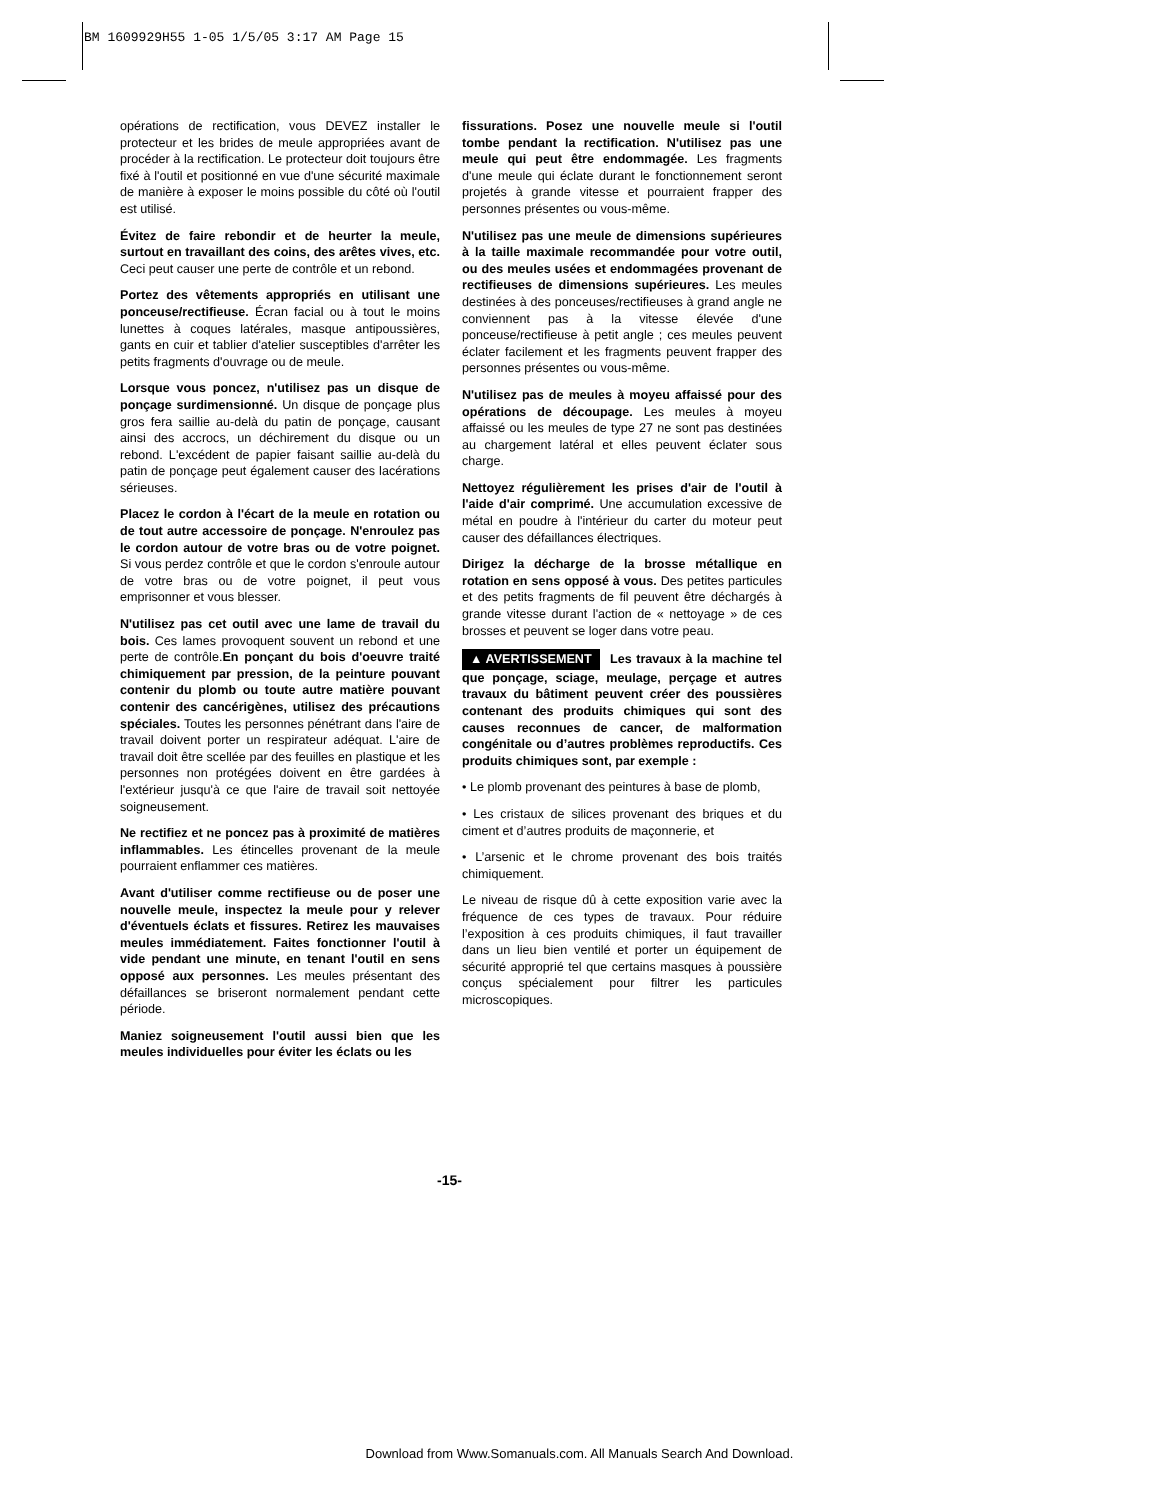BM 1609929H55 1-05 1/5/05 3:17 AM Page 15
opérations de rectification, vous DEVEZ installer le protecteur et les brides de meule appropriées avant de procéder à la rectification. Le protecteur doit toujours être fixé à l'outil et positionné en vue d'une sécurité maximale de manière à exposer le moins possible du côté où l'outil est utilisé.
Évitez de faire rebondir et de heurter la meule, surtout en travaillant des coins, des arêtes vives, etc. Ceci peut causer une perte de contrôle et un rebond.
Portez des vêtements appropriés en utilisant une ponceuse/rectifieuse. Écran facial ou à tout le moins lunettes à coques latérales, masque antipoussières, gants en cuir et tablier d'atelier susceptibles d'arrêter les petits fragments d'ouvrage ou de meule.
Lorsque vous poncez, n'utilisez pas un disque de ponçage surdimensionné. Un disque de ponçage plus gros fera saillie au-delà du patin de ponçage, causant ainsi des accrocs, un déchirement du disque ou un rebond. L'excédent de papier faisant saillie au-delà du patin de ponçage peut également causer des lacérations sérieuses.
Placez le cordon à l'écart de la meule en rotation ou de tout autre accessoire de ponçage. N'enroulez pas le cordon autour de votre bras ou de votre poignet. Si vous perdez contrôle et que le cordon s'enroule autour de votre bras ou de votre poignet, il peut vous emprisonner et vous blesser.
N'utilisez pas cet outil avec une lame de travail du bois. Ces lames provoquent souvent un rebond et une perte de contrôle.En ponçant du bois d'oeuvre traité chimiquement par pression, de la peinture pouvant contenir du plomb ou toute autre matière pouvant contenir des cancérigènes, utilisez des précautions spéciales. Toutes les personnes pénétrant dans l'aire de travail doivent porter un respirateur adéquat. L'aire de travail doit être scellée par des feuilles en plastique et les personnes non protégées doivent en être gardées à l'extérieur jusqu'à ce que l'aire de travail soit nettoyée soigneusement.
Ne rectifiez et ne poncez pas à proximité de matières inflammables. Les étincelles provenant de la meule pourraient enflammer ces matières.
Avant d'utiliser comme rectifieuse ou de poser une nouvelle meule, inspectez la meule pour y relever d'éventuels éclats et fissures. Retirez les mauvaises meules immédiatement. Faites fonctionner l'outil à vide pendant une minute, en tenant l'outil en sens opposé aux personnes. Les meules présentant des défaillances se briseront normalement pendant cette période.
Maniez soigneusement l'outil aussi bien que les meules individuelles pour éviter les éclats ou les
fissurations. Posez une nouvelle meule si l'outil tombe pendant la rectification. N'utilisez pas une meule qui peut être endommagée. Les fragments d'une meule qui éclate durant le fonctionnement seront projetés à grande vitesse et pourraient frapper des personnes présentes ou vous-même.
N'utilisez pas une meule de dimensions supérieures à la taille maximale recommandée pour votre outil, ou des meules usées et endommagées provenant de rectifieuses de dimensions supérieures. Les meules destinées à des ponceuses/rectifieuses à grand angle ne conviennent pas à la vitesse élevée d'une ponceuse/rectifieuse à petit angle ; ces meules peuvent éclater facilement et les fragments peuvent frapper des personnes présentes ou vous-même.
N'utilisez pas de meules à moyeu affaissé pour des opérations de découpage. Les meules à moyeu affaissé ou les meules de type 27 ne sont pas destinées au chargement latéral et elles peuvent éclater sous charge.
Nettoyez régulièrement les prises d'air de l'outil à l'aide d'air comprimé. Une accumulation excessive de métal en poudre à l'intérieur du carter du moteur peut causer des défaillances électriques.
Dirigez la décharge de la brosse métallique en rotation en sens opposé à vous. Des petites particules et des petits fragments de fil peuvent être déchargés à grande vitesse durant l'action de « nettoyage » de ces brosses et peuvent se loger dans votre peau.
▲ AVERTISSEMENT Les travaux à la machine tel que ponçage, sciage, meulage, perçage et autres travaux du bâtiment peuvent créer des poussières contenant des produits chimiques qui sont des causes reconnues de cancer, de malformation congénitale ou d’autres problèmes reproductifs. Ces produits chimiques sont, par exemple :
• Le plomb provenant des peintures à base de plomb,
• Les cristaux de silices provenant des briques et du ciment et d’autres produits de maçonnerie, et
• L’arsenic et le chrome provenant des bois traités chimiquement.
Le niveau de risque dû à cette exposition varie avec la fréquence de ces types de travaux. Pour réduire l’exposition à ces produits chimiques, il faut travailler dans un lieu bien ventilé et porter un équipement de sécurité approprié tel que certains masques à poussière conçus spécialement pour filtrer les particules microscopiques.
-15-
Download from Www.Somanuals.com. All Manuals Search And Download.